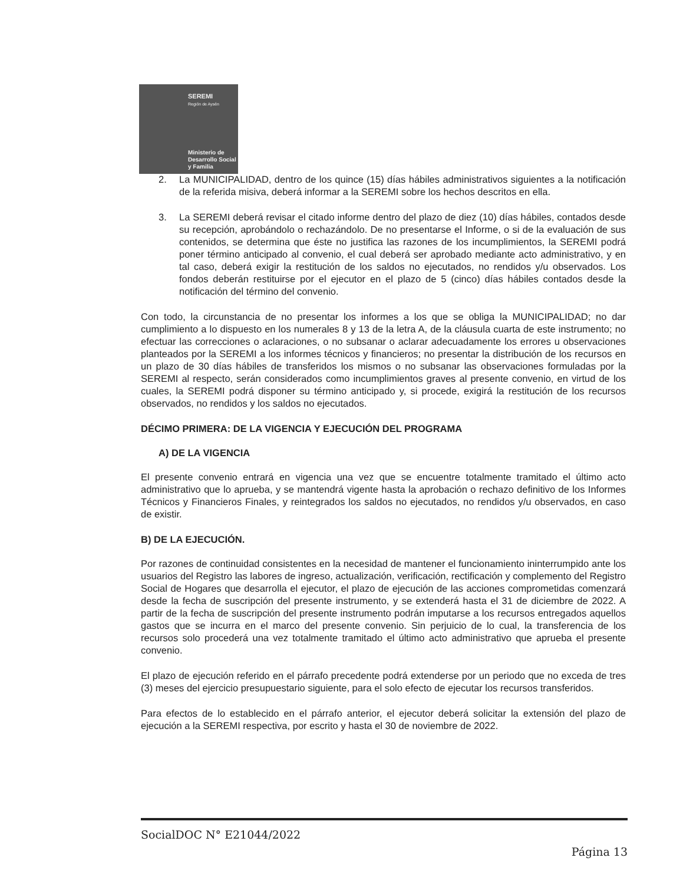SEREMI
Región de Aysén
Ministerio de
Desarrollo Social
y Familia
2. La MUNICIPALIDAD, dentro de los quince (15) días hábiles administrativos siguientes a la notificación de la referida misiva, deberá informar a la SEREMI sobre los hechos descritos en ella.
3. La SEREMI deberá revisar el citado informe dentro del plazo de diez (10) días hábiles, contados desde su recepción, aprobándolo o rechazándolo. De no presentarse el Informe, o si de la evaluación de sus contenidos, se determina que éste no justifica las razones de los incumplimientos, la SEREMI podrá poner término anticipado al convenio, el cual deberá ser aprobado mediante acto administrativo, y en tal caso, deberá exigir la restitución de los saldos no ejecutados, no rendidos y/u observados. Los fondos deberán restituirse por el ejecutor en el plazo de 5 (cinco) días hábiles contados desde la notificación del término del convenio.
Con todo, la circunstancia de no presentar los informes a los que se obliga la MUNICIPALIDAD; no dar cumplimiento a lo dispuesto en los numerales 8 y 13 de la letra A, de la cláusula cuarta de este instrumento; no efectuar las correcciones o aclaraciones, o no subsanar o aclarar adecuadamente los errores u observaciones planteados por la SEREMI a los informes técnicos y financieros; no presentar la distribución de los recursos en un plazo de 30 días hábiles de transferidos los mismos o no subsanar las observaciones formuladas por la SEREMI al respecto, serán considerados como incumplimientos graves al presente convenio, en virtud de los cuales, la SEREMI podrá disponer su término anticipado y, si procede, exigirá la restitución de los recursos observados, no rendidos y los saldos no ejecutados.
DÉCIMO PRIMERA: DE LA VIGENCIA Y EJECUCIÓN DEL PROGRAMA
A) DE LA VIGENCIA
El presente convenio entrará en vigencia una vez que se encuentre totalmente tramitado el último acto administrativo que lo aprueba, y se mantendrá vigente hasta la aprobación o rechazo definitivo de los Informes Técnicos y Financieros Finales, y reintegrados los saldos no ejecutados, no rendidos y/u observados, en caso de existir.
B) DE LA EJECUCIÓN.
Por razones de continuidad consistentes en la necesidad de mantener el funcionamiento ininterrumpido ante los usuarios del Registro las labores de ingreso, actualización, verificación, rectificación y complemento del Registro Social de Hogares que desarrolla el ejecutor, el plazo de ejecución de las acciones comprometidas comenzará desde la fecha de suscripción del presente instrumento, y se extenderá hasta el 31 de diciembre de 2022. A partir de la fecha de suscripción del presente instrumento podrán imputarse a los recursos entregados aquellos gastos que se incurra en el marco del presente convenio. Sin perjuicio de lo cual, la transferencia de los recursos solo procederá una vez totalmente tramitado el último acto administrativo que aprueba el presente convenio.
El plazo de ejecución referido en el párrafo precedente podrá extenderse por un periodo que no exceda de tres (3) meses del ejercicio presupuestario siguiente, para el solo efecto de ejecutar los recursos transferidos.
Para efectos de lo establecido en el párrafo anterior, el ejecutor deberá solicitar la extensión del plazo de ejecución a la SEREMI respectiva, por escrito y hasta el 30 de noviembre de 2022.
SocialDOC N° E21044/2022
Página 13